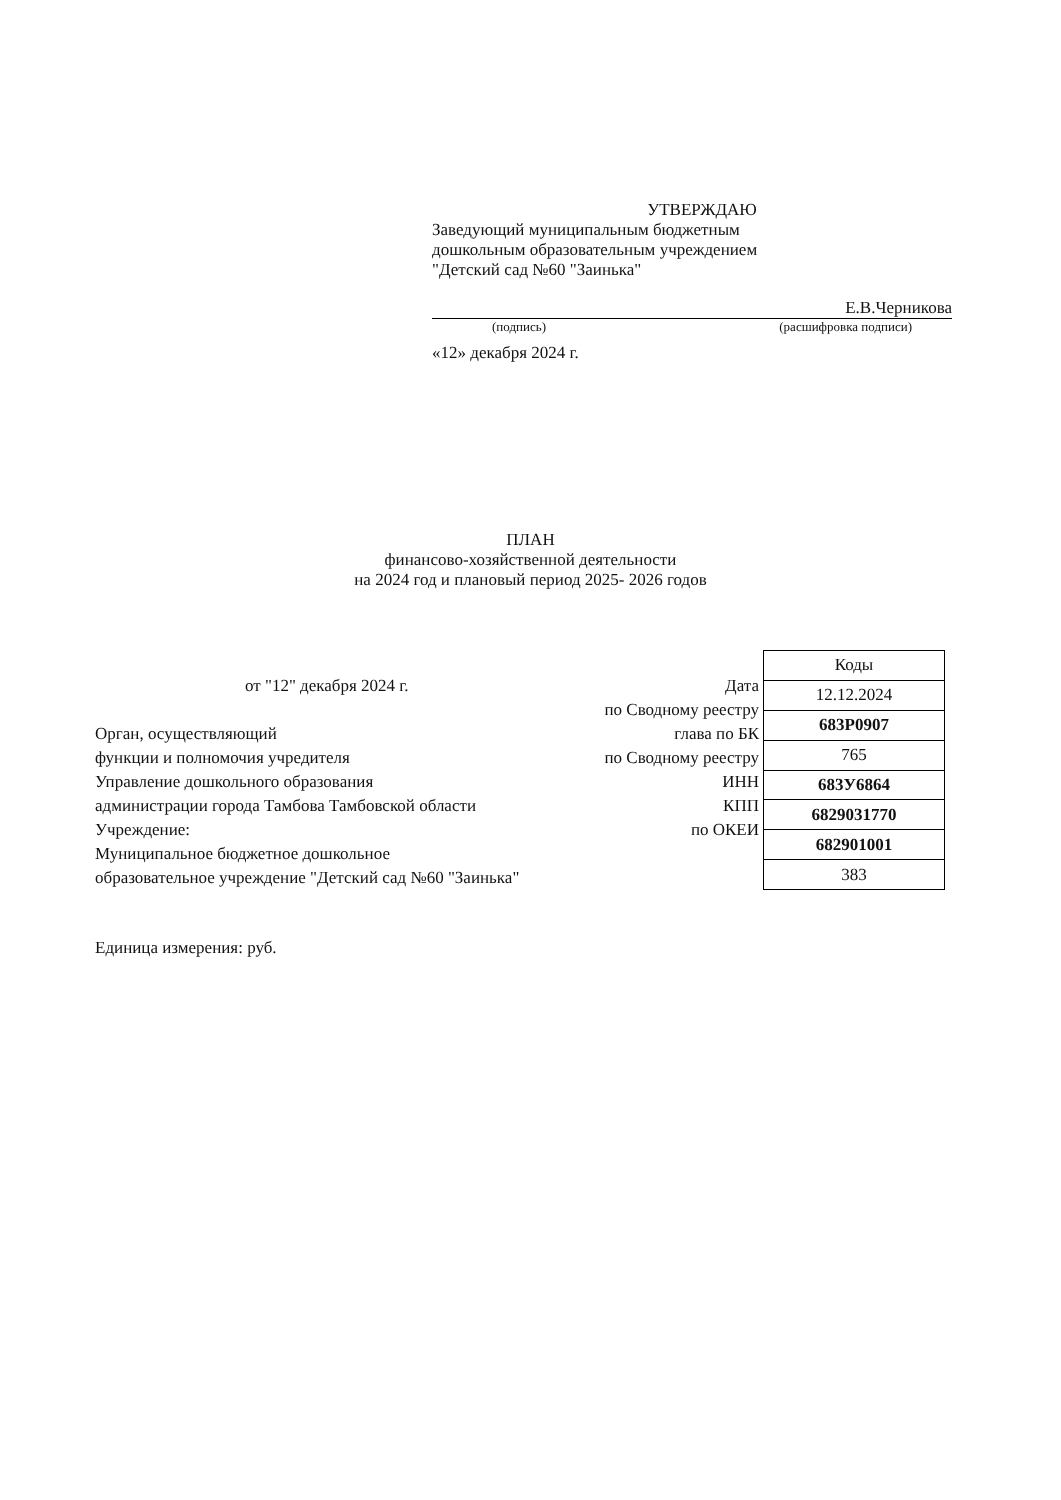УТВЕРЖДАЮ
Заведующий муниципальным бюджетным
дошкольным образовательным учреждением
"Детский сад №60 "Заинька"
Е.В.Черникова
(подпись) (расшифровка подписи)
«12» декабря 2024 г.
ПЛАН
финансово-хозяйственной деятельности
на 2024 год и плановый период 2025- 2026 годов
от "12" декабря 2024 г.
Орган, осуществляющий
функции и полномочия учредителя
Управление дошкольного образования
администрации города Тамбова Тамбовской области
Учреждение:
Муниципальное бюджетное дошкольное
образовательное учреждение "Детский сад №60 "Заинька"
Дата
по Сводному реестру
глава по БК
по Сводному реестру
ИНН
КПП
по ОКЕИ
| Коды |
| 12.12.2024 |
| 683Р0907 |
| 765 |
| 683У6864 |
| 6829031770 |
| 682901001 |
| 383 |
Единица измерения: руб.